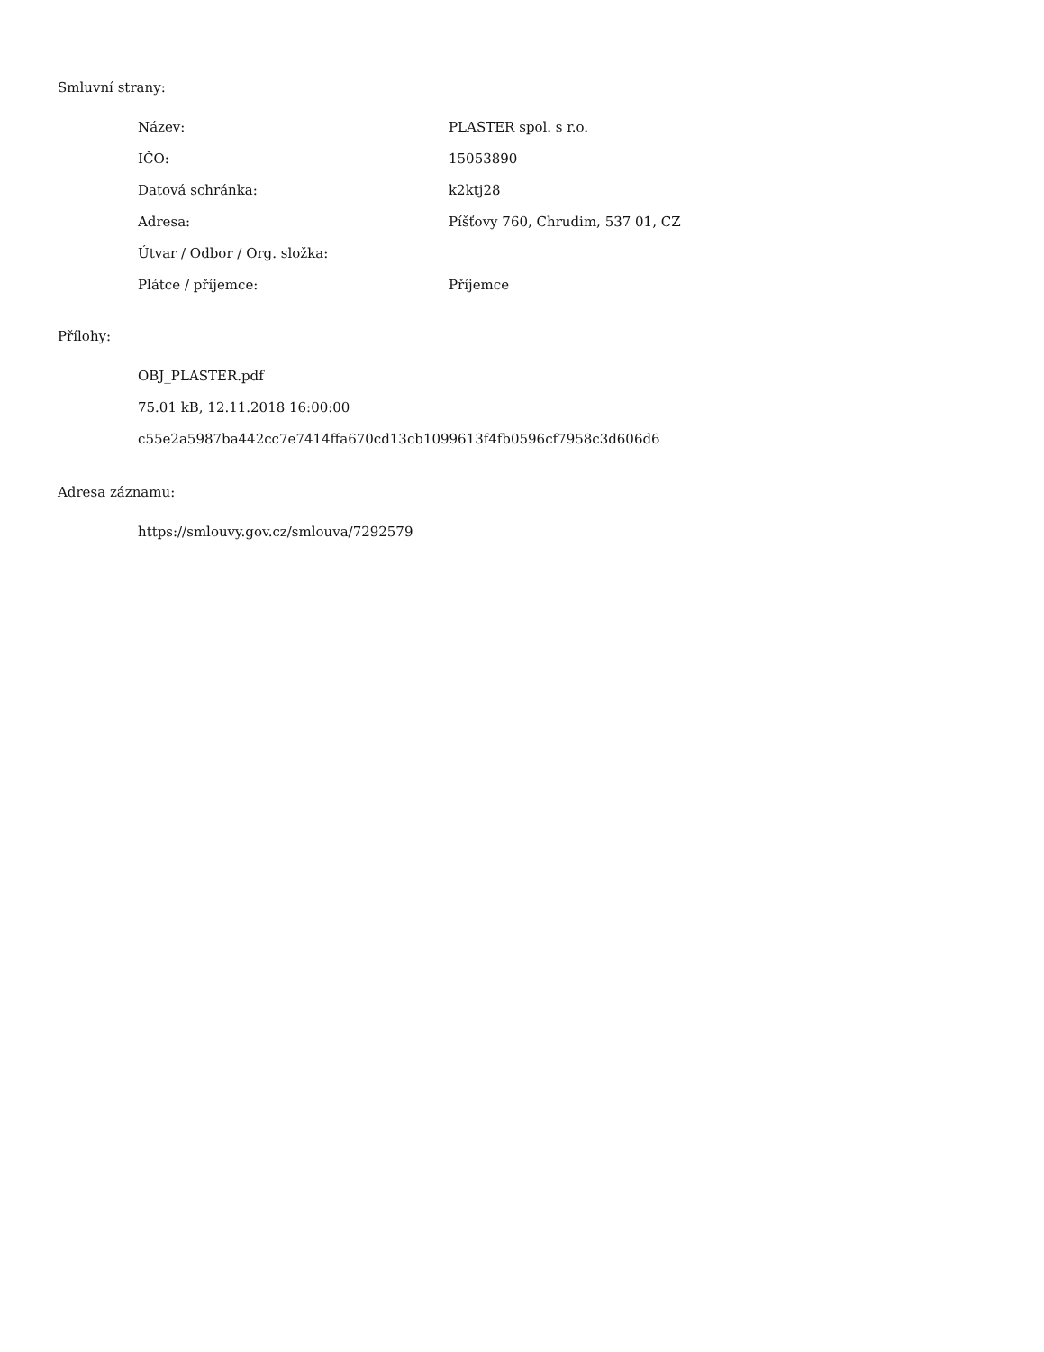Smluvní strany:
| Název: | PLASTER spol. s r.o. |
| IČO: | 15053890 |
| Datová schránka: | k2ktj28 |
| Adresa: | Píšťovy 760, Chrudim, 537 01, CZ |
| Útvar / Odbor / Org. složka: | |
| Plátce / příjemce: | Příjemce |
Přílohy:
OBJ_PLASTER.pdf
75.01 kB, 12.11.2018 16:00:00
c55e2a5987ba442cc7e7414ffa670cd13cb1099613f4fb0596cf7958c3d606d6
Adresa záznamu:
https://smlouvy.gov.cz/smlouva/7292579